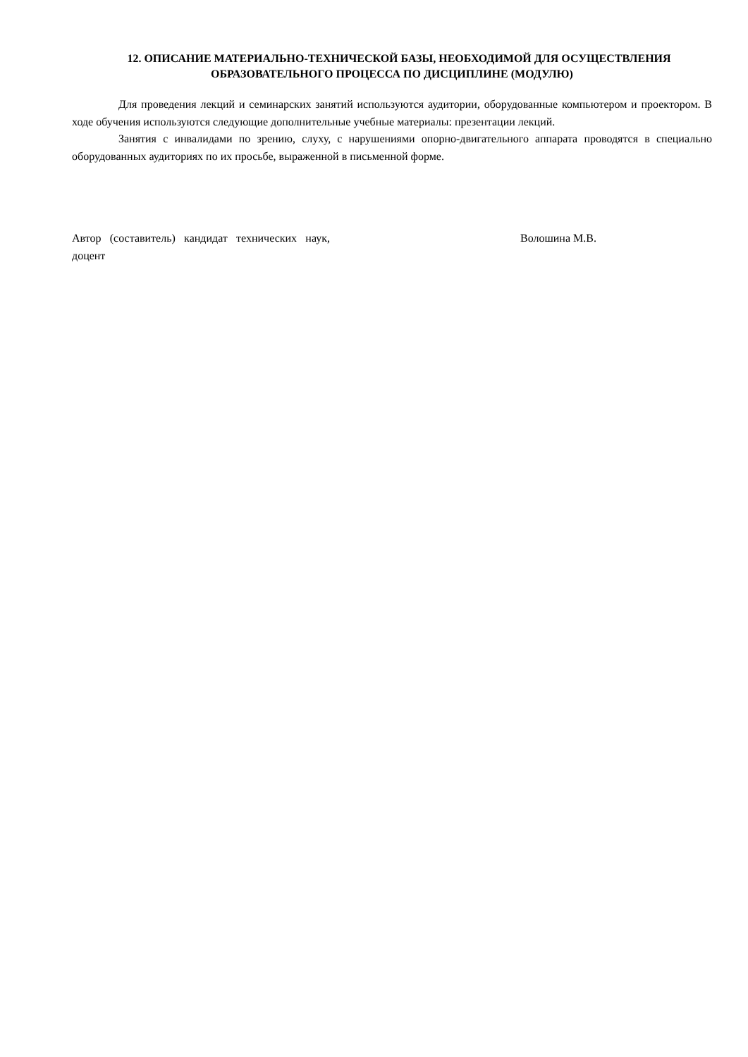12. ОПИСАНИЕ МАТЕРИАЛЬНО-ТЕХНИЧЕСКОЙ БАЗЫ, НЕОБХОДИМОЙ ДЛЯ ОСУЩЕСТВЛЕНИЯ ОБРАЗОВАТЕЛЬНОГО ПРОЦЕССА ПО ДИСЦИПЛИНЕ (МОДУЛЮ)
Для проведения лекций и семинарских занятий используются аудитории, оборудованные компьютером и проектором. В ходе обучения используются следующие дополнительные учебные материалы: презентации лекций.
Занятия с инвалидами по зрению, слуху, с нарушениями опорно-двигательного аппарата проводятся в специально оборудованных аудиториях по их просьбе, выраженной в письменной форме.
Автор (составитель) кандидат технических наук, доцент
Волошина М.В.